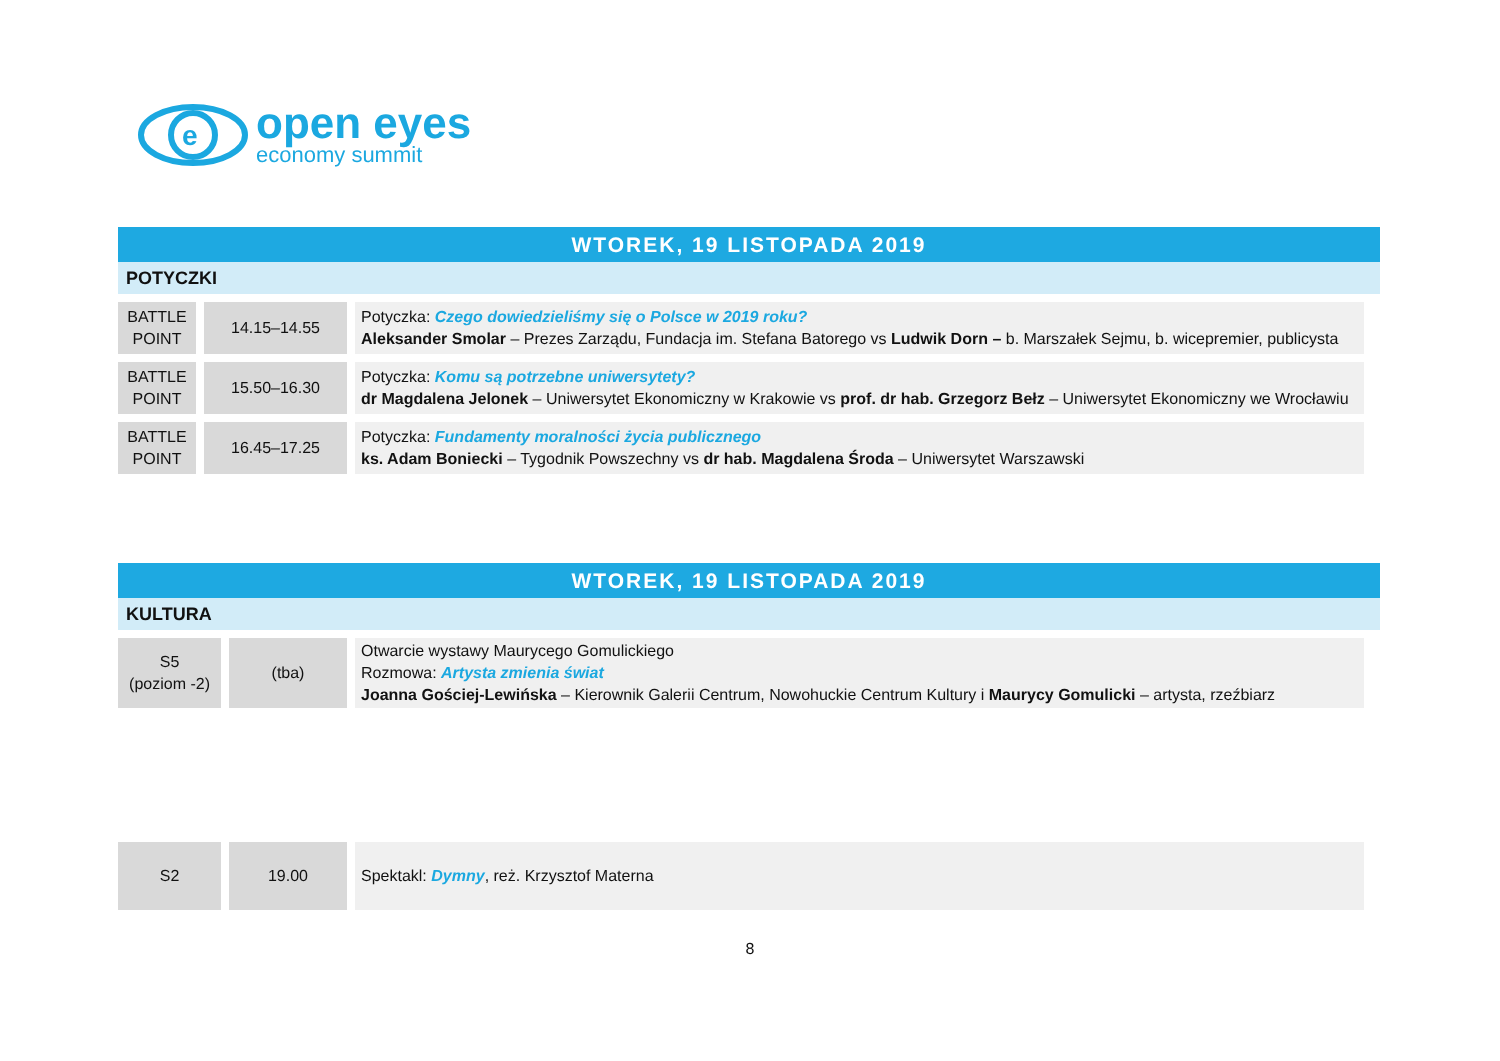e
open eyes
economy summit
WTOREK, 19 LISTOPADA 2019
POTYCZKI
| BATTLE POINT | 14.15–14.55 | Potyczka: Czego dowiedzieliśmy się o Polsce w 2019 roku? Aleksander Smolar – Prezes Zarządu, Fundacja im. Stefana Batorego vs Ludwik Dorn – b. Marszałek Sejmu, b. wicepremier, publicysta |
| BATTLE POINT | 15.50–16.30 | Potyczka: Komu są potrzebne uniwersytety? dr Magdalena Jelonek – Uniwersytet Ekonomiczny w Krakowie vs prof. dr hab. Grzegorz Bełz – Uniwersytet Ekonomiczny we Wrocławiu |
| BATTLE POINT | 16.45–17.25 | Potyczka: Fundamenty moralności życia publicznego ks. Adam Boniecki – Tygodnik Powszechny vs dr hab. Magdalena Środa – Uniwersytet Warszawski |
WTOREK, 19 LISTOPADA 2019
KULTURA
| S5 (poziom -2) | (tba) | Otwarcie wystawy Maurycego Gomulickiego Rozmowa: Artysta zmienia świat Joanna Gościej-Lewińska – Kierownik Galerii Centrum, Nowohuckie Centrum Kultury i Maurycy Gomulicki – artysta, rzeźbiarz |
| S2 | 19.00 | Spektakl: Dymny , reż. Krzysztof Materna |
8